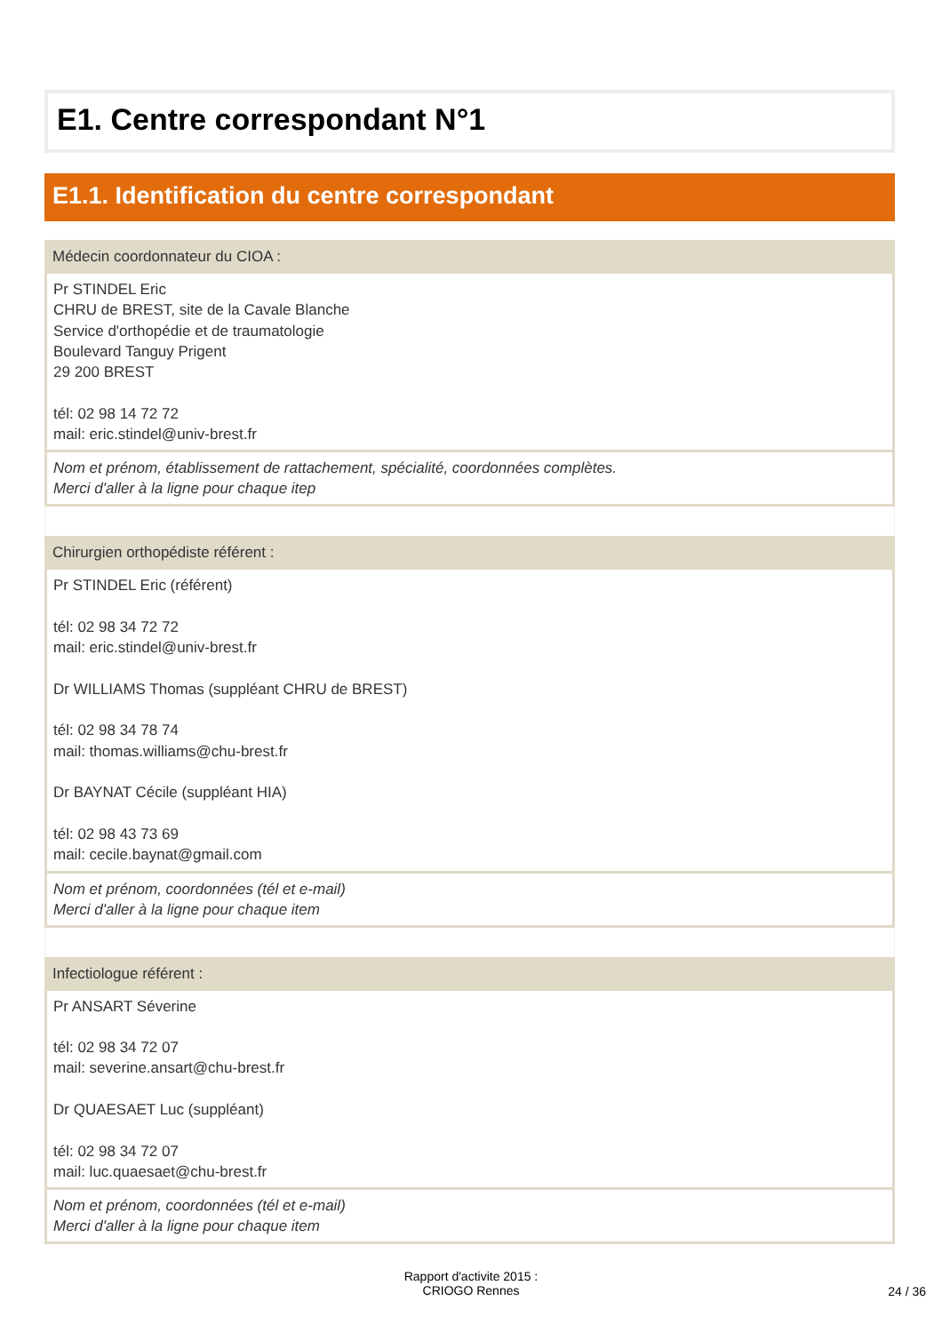E1. Centre correspondant N°1
E1.1. Identification du centre correspondant
Médecin coordonnateur du CIOA :
Pr STINDEL Eric
CHRU de BREST, site de la Cavale Blanche
Service d'orthopédie et de traumatologie
Boulevard Tanguy Prigent
29 200 BREST
tél: 02 98 14 72 72
mail: eric.stindel@univ-brest.fr
Nom et prénom, établissement de rattachement, spécialité, coordonnées complètes.
Merci d'aller à la ligne pour chaque itep
Chirurgien orthopédiste référent :
Pr STINDEL Eric (référent)
tél: 02 98 34 72 72
mail: eric.stindel@univ-brest.fr
Dr WILLIAMS Thomas (suppléant CHRU de BREST)
tél: 02 98 34 78 74
mail: thomas.williams@chu-brest.fr
Dr BAYNAT Cécile (suppléant HIA)
tél: 02 98 43 73 69
mail: cecile.baynat@gmail.com
Nom et prénom, coordonnées (tél et e-mail)
Merci d'aller à la ligne pour chaque item
Infectiologue référent :
Pr ANSART Séverine
tél: 02 98 34 72 07
mail: severine.ansart@chu-brest.fr
Dr QUAESAET Luc (suppléant)
tél: 02 98 34 72 07
mail: luc.quaesaet@chu-brest.fr
Nom et prénom, coordonnées (tél et e-mail)
Merci d'aller à la ligne pour chaque item
Rapport d'activite 2015 :
CRIOGO Rennes
24 / 36